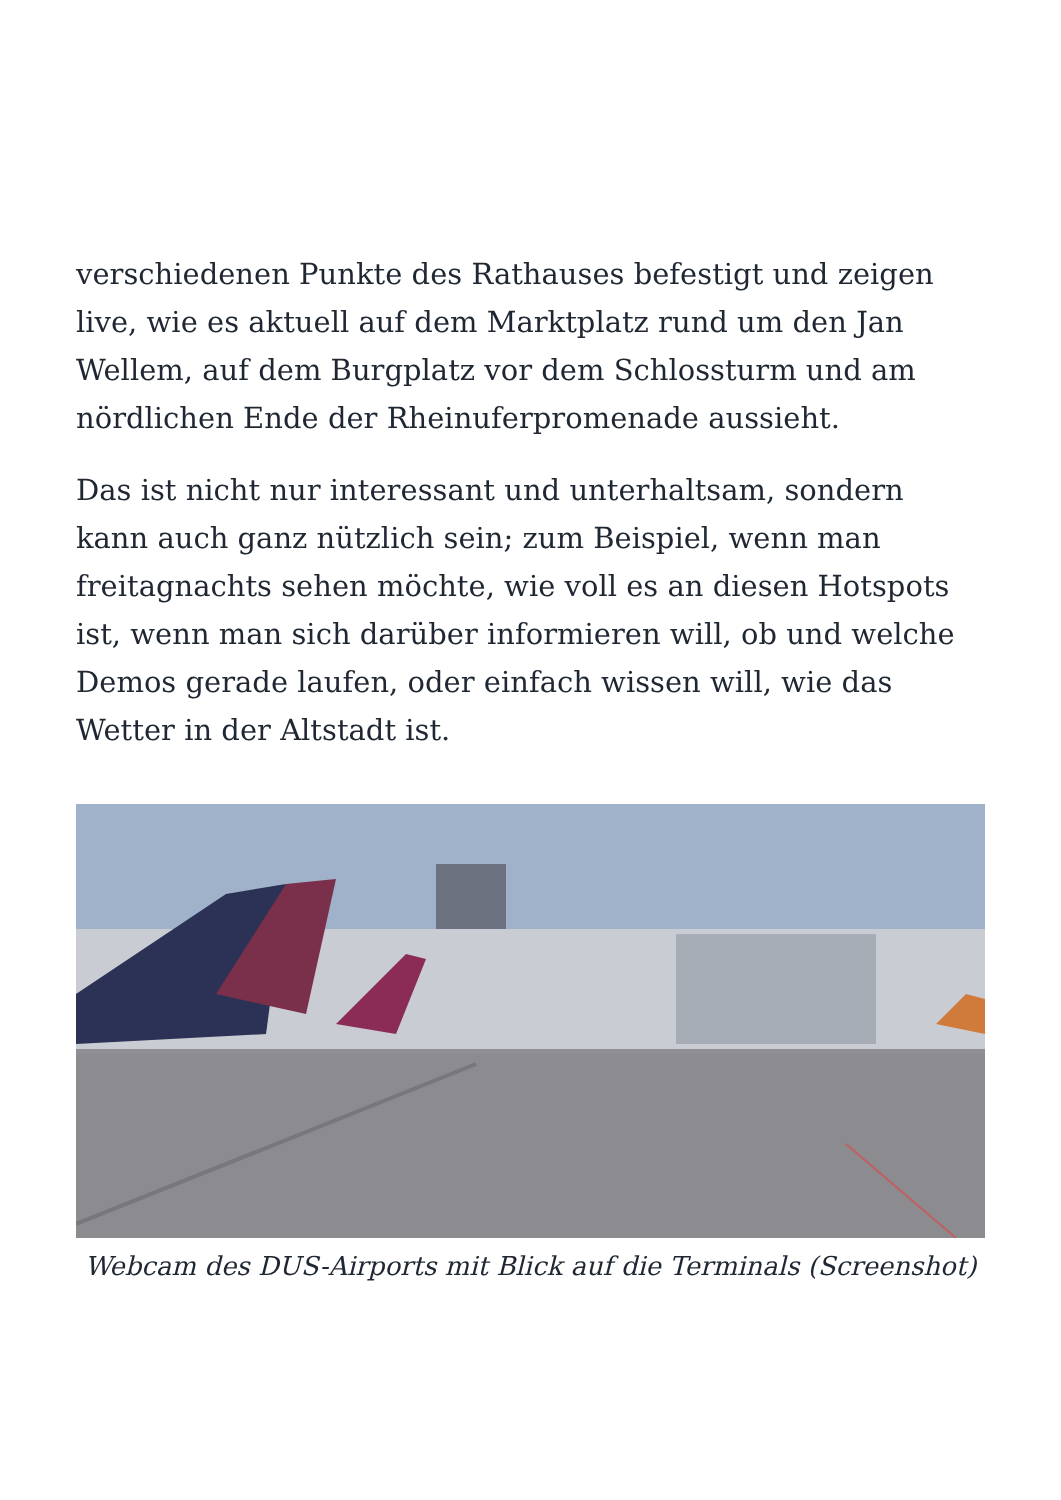verschiedenen Punkte des Rathauses befestigt und zeigen live, wie es aktuell auf dem Marktplatz rund um den Jan Wellem, auf dem Burgplatz vor dem Schlossturm und am nördlichen Ende der Rheinuferpromenade aussieht.
Das ist nicht nur interessant und unterhaltsam, sondern kann auch ganz nützlich sein; zum Beispiel, wenn man freitagnachts sehen möchte, wie voll es an diesen Hotspots ist, wenn man sich darüber informieren will, ob und welche Demos gerade laufen, oder einfach wissen will, wie das Wetter in der Altstadt ist.
Webcam des DUS-Airports mit Blick auf die Terminals (Screenshot)